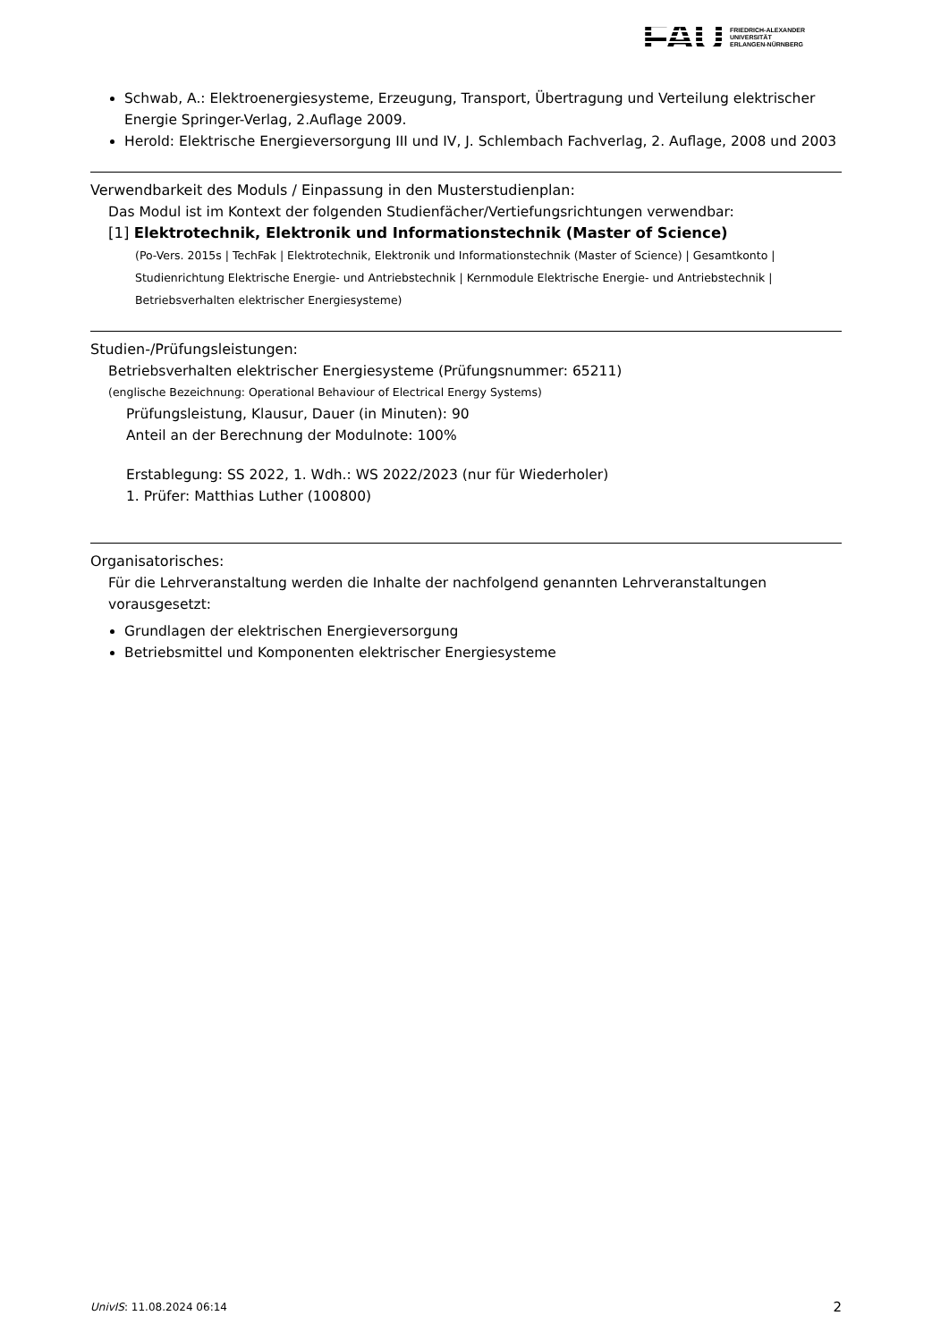FAU
FRIEDRICH-ALEXANDER
UNIVERSITÄT
ERLANGEN-NÜRNBERG
Schwab, A.: Elektroenergiesysteme, Erzeugung, Transport, Übertragung und Verteilung elektrischer Energie Springer-Verlag, 2.Auflage 2009.
Herold: Elektrische Energieversorgung III und IV, J. Schlembach Fachverlag, 2. Auflage, 2008 und 2003
Verwendbarkeit des Moduls / Einpassung in den Musterstudienplan:
Das Modul ist im Kontext der folgenden Studienfächer/Vertiefungsrichtungen verwendbar:
[1] Elektrotechnik, Elektronik und Informationstechnik (Master of Science)
(Po-Vers. 2015s | TechFak | Elektrotechnik, Elektronik und Informationstechnik (Master of Science) | Gesamtkonto | Studienrichtung Elektrische Energie- und Antriebstechnik | Kernmodule Elektrische Energie- und Antriebstechnik | Betriebsverhalten elektrischer Energiesysteme)
Studien-/Prüfungsleistungen:
Betriebsverhalten elektrischer Energiesysteme (Prüfungsnummer: 65211)
(englische Bezeichnung: Operational Behaviour of Electrical Energy Systems)
Prüfungsleistung, Klausur, Dauer (in Minuten): 90
Anteil an der Berechnung der Modulnote: 100%
Erstablegung: SS 2022, 1. Wdh.: WS 2022/2023 (nur für Wiederholer)
1. Prüfer: Matthias Luther (100800)
Organisatorisches:
Für die Lehrveranstaltung werden die Inhalte der nachfolgend genannten Lehrveranstaltungen vorausgesetzt:
Grundlagen der elektrischen Energieversorgung
Betriebsmittel und Komponenten elektrischer Energiesysteme
UnivIS: 11.08.2024 06:14 2